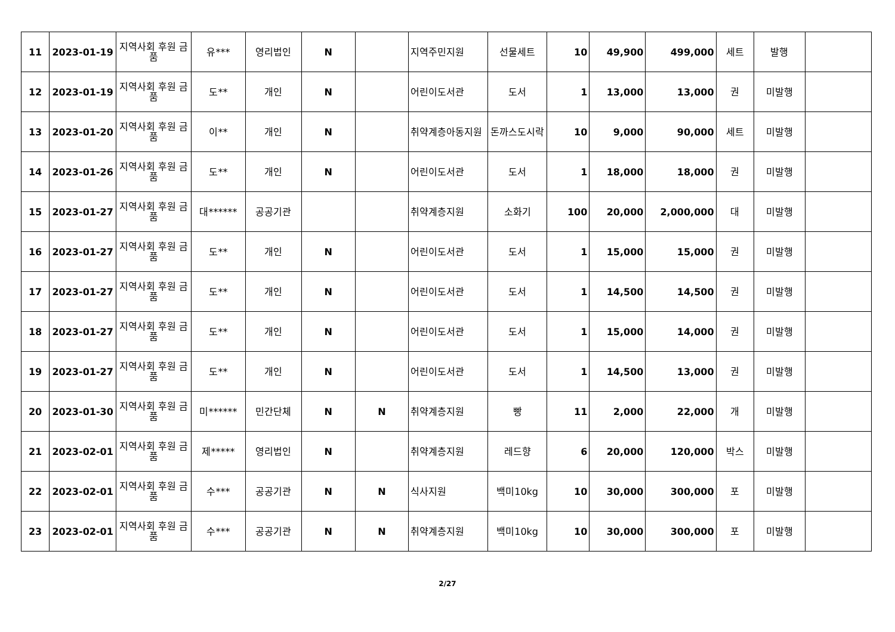| 11 | 2023-01-19 | 지역사회 후원 금품 | 유*** | 영리법인 | N | | 지역주민지원 | 선물세트 | 10 | 49,900 | 499,000 | 세트 | 발행 | |
| 12 | 2023-01-19 | 지역사회 후원 금품 | 도** | 개인 | N | | 어린이도서관 | 도서 | 1 | 13,000 | 13,000 | 권 | 미발행 | |
| 13 | 2023-01-20 | 지역사회 후원 금품 | 이** | 개인 | N | | 취약계층아동지원 | 돈까스도시락 | 10 | 9,000 | 90,000 | 세트 | 미발행 | |
| 14 | 2023-01-26 | 지역사회 후원 금품 | 도** | 개인 | N | | 어린이도서관 | 도서 | 1 | 18,000 | 18,000 | 권 | 미발행 | |
| 15 | 2023-01-27 | 지역사회 후원 금품 | 대****** | 공공기관 | | | 취약계층지원 | 소화기 | 100 | 20,000 | 2,000,000 | 대 | 미발행 | |
| 16 | 2023-01-27 | 지역사회 후원 금품 | 도** | 개인 | N | | 어린이도서관 | 도서 | 1 | 15,000 | 15,000 | 권 | 미발행 | |
| 17 | 2023-01-27 | 지역사회 후원 금품 | 도** | 개인 | N | | 어린이도서관 | 도서 | 1 | 14,500 | 14,500 | 권 | 미발행 | |
| 18 | 2023-01-27 | 지역사회 후원 금품 | 도** | 개인 | N | | 어린이도서관 | 도서 | 1 | 15,000 | 14,000 | 권 | 미발행 | |
| 19 | 2023-01-27 | 지역사회 후원 금품 | 도** | 개인 | N | | 어린이도서관 | 도서 | 1 | 14,500 | 13,000 | 권 | 미발행 | |
| 20 | 2023-01-30 | 지역사회 후원 금품 | 미****** | 민간단체 | N | N | 취약계층지원 | 빵 | 11 | 2,000 | 22,000 | 개 | 미발행 | |
| 21 | 2023-02-01 | 지역사회 후원 금품 | 제***** | 영리법인 | N | | 취약계층지원 | 레드향 | 6 | 20,000 | 120,000 | 박스 | 미발행 | |
| 22 | 2023-02-01 | 지역사회 후원 금품 | 수*** | 공공기관 | N | N | 식사지원 | 백미10kg | 10 | 30,000 | 300,000 | 포 | 미발행 | |
| 23 | 2023-02-01 | 지역사회 후원 금품 | 수*** | 공공기관 | N | N | 취약계층지원 | 백미10kg | 10 | 30,000 | 300,000 | 포 | 미발행 | |
2/27